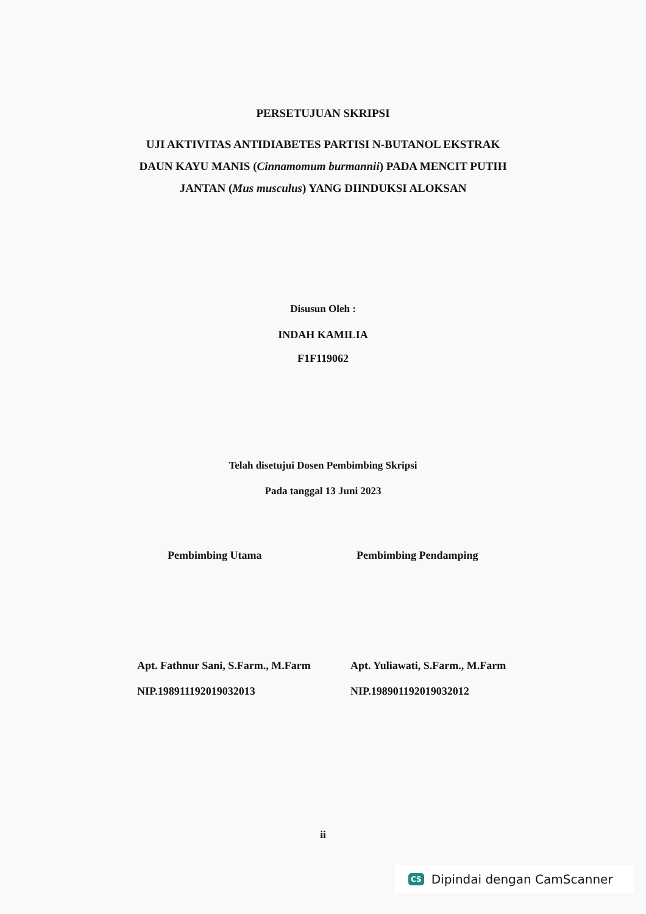PERSETUJUAN SKRIPSI
UJI AKTIVITAS ANTIDIABETES PARTISI N-BUTANOL EKSTRAK
DAUN KAYU MANIS (Cinnamomum burmannii) PADA MENCIT PUTIH
JANTAN (Mus musculus) YANG DIINDUKSI ALOKSAN
Disusun Oleh :
INDAH KAMILIA
F1F119062
Telah disetujui Dosen Pembimbing Skripsi
Pada tanggal 13 Juni 2023
Pembimbing Utama Pembimbing Pendamping
Apt. Fathnur Sani, S.Farm., M.Farm
NIP.198911192019032013
Apt. Yuliawati, S.Farm., M.Farm
NIP.198901192019032012
ii
CS Dipindai dengan CamScanner